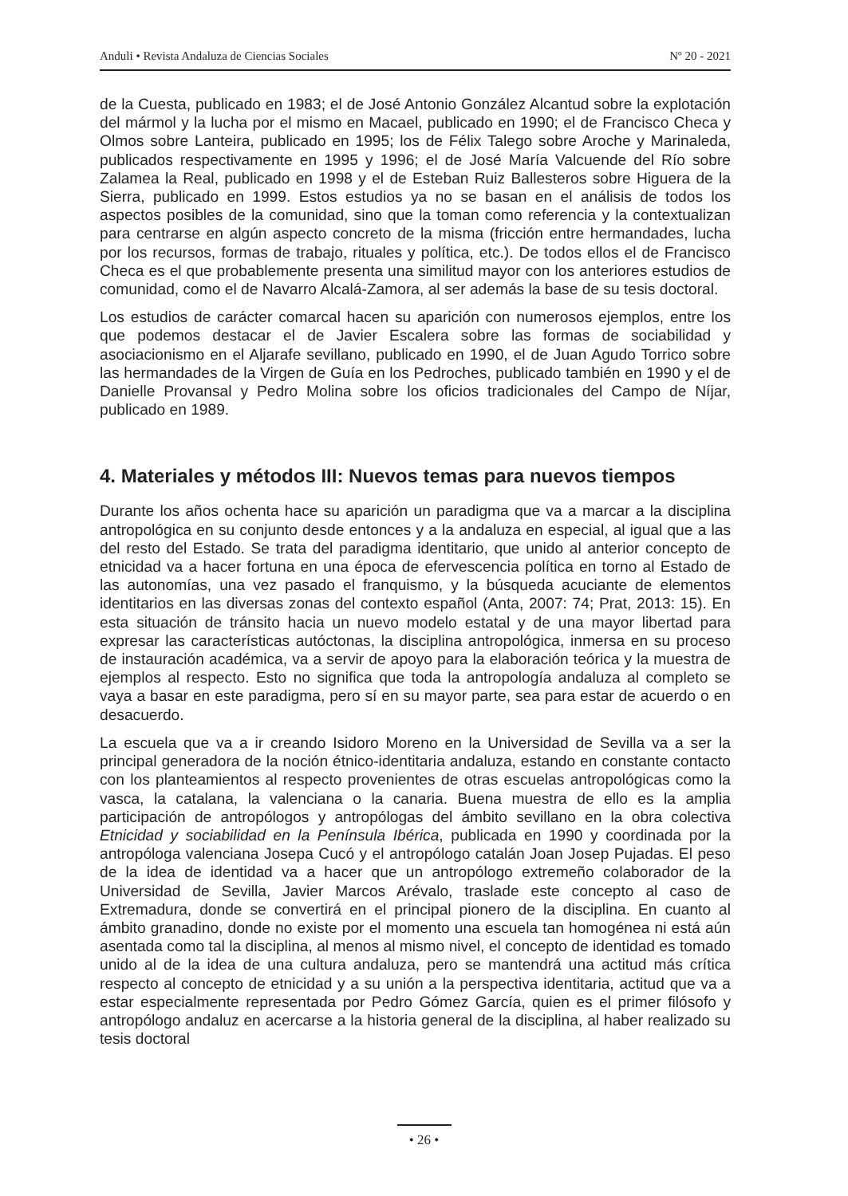Anduli • Revista Andaluza de Ciencias Sociales Nº 20 - 2021
de la Cuesta, publicado en 1983; el de José Antonio González Alcantud sobre la explotación del mármol y la lucha por el mismo en Macael, publicado en 1990; el de Francisco Checa y Olmos sobre Lanteira, publicado en 1995; los de Félix Talego sobre Aroche y Marinaleda, publicados respectivamente en 1995 y 1996; el de José María Valcuende del Río sobre Zalamea la Real, publicado en 1998 y el de Esteban Ruiz Ballesteros sobre Higuera de la Sierra, publicado en 1999. Estos estudios ya no se basan en el análisis de todos los aspectos posibles de la comunidad, sino que la toman como referencia y la contextualizan para centrarse en algún aspecto concreto de la misma (fricción entre hermandades, lucha por los recursos, formas de trabajo, rituales y política, etc.). De todos ellos el de Francisco Checa es el que probablemente presenta una similitud mayor con los anteriores estudios de comunidad, como el de Navarro Alcalá-Zamora, al ser además la base de su tesis doctoral.
Los estudios de carácter comarcal hacen su aparición con numerosos ejemplos, entre los que podemos destacar el de Javier Escalera sobre las formas de sociabilidad y asociacionismo en el Aljarafe sevillano, publicado en 1990, el de Juan Agudo Torrico sobre las hermandades de la Virgen de Guía en los Pedroches, publicado también en 1990 y el de Danielle Provansal y Pedro Molina sobre los oficios tradicionales del Campo de Níjar, publicado en 1989.
4. Materiales y métodos III: Nuevos temas para nuevos tiempos
Durante los años ochenta hace su aparición un paradigma que va a marcar a la disciplina antropológica en su conjunto desde entonces y a la andaluza en especial, al igual que a las del resto del Estado. Se trata del paradigma identitario, que unido al anterior concepto de etnicidad va a hacer fortuna en una época de efervescencia política en torno al Estado de las autonomías, una vez pasado el franquismo, y la búsqueda acuciante de elementos identitarios en las diversas zonas del contexto español (Anta, 2007: 74; Prat, 2013: 15). En esta situación de tránsito hacia un nuevo modelo estatal y de una mayor libertad para expresar las características autóctonas, la disciplina antropológica, inmersa en su proceso de instauración académica, va a servir de apoyo para la elaboración teórica y la muestra de ejemplos al respecto. Esto no significa que toda la antropología andaluza al completo se vaya a basar en este paradigma, pero sí en su mayor parte, sea para estar de acuerdo o en desacuerdo.
La escuela que va a ir creando Isidoro Moreno en la Universidad de Sevilla va a ser la principal generadora de la noción étnico-identitaria andaluza, estando en constante contacto con los planteamientos al respecto provenientes de otras escuelas antropológicas como la vasca, la catalana, la valenciana o la canaria. Buena muestra de ello es la amplia participación de antropólogos y antropólogas del ámbito sevillano en la obra colectiva Etnicidad y sociabilidad en la Península Ibérica, publicada en 1990 y coordinada por la antropóloga valenciana Josepa Cucó y el antropólogo catalán Joan Josep Pujadas. El peso de la idea de identidad va a hacer que un antropólogo extremeño colaborador de la Universidad de Sevilla, Javier Marcos Arévalo, traslade este concepto al caso de Extremadura, donde se convertirá en el principal pionero de la disciplina. En cuanto al ámbito granadino, donde no existe por el momento una escuela tan homogénea ni está aún asentada como tal la disciplina, al menos al mismo nivel, el concepto de identidad es tomado unido al de la idea de una cultura andaluza, pero se mantendrá una actitud más crítica respecto al concepto de etnicidad y a su unión a la perspectiva identitaria, actitud que va a estar especialmente representada por Pedro Gómez García, quien es el primer filósofo y antropólogo andaluz en acercarse a la historia general de la disciplina, al haber realizado su tesis doctoral
• 26 •